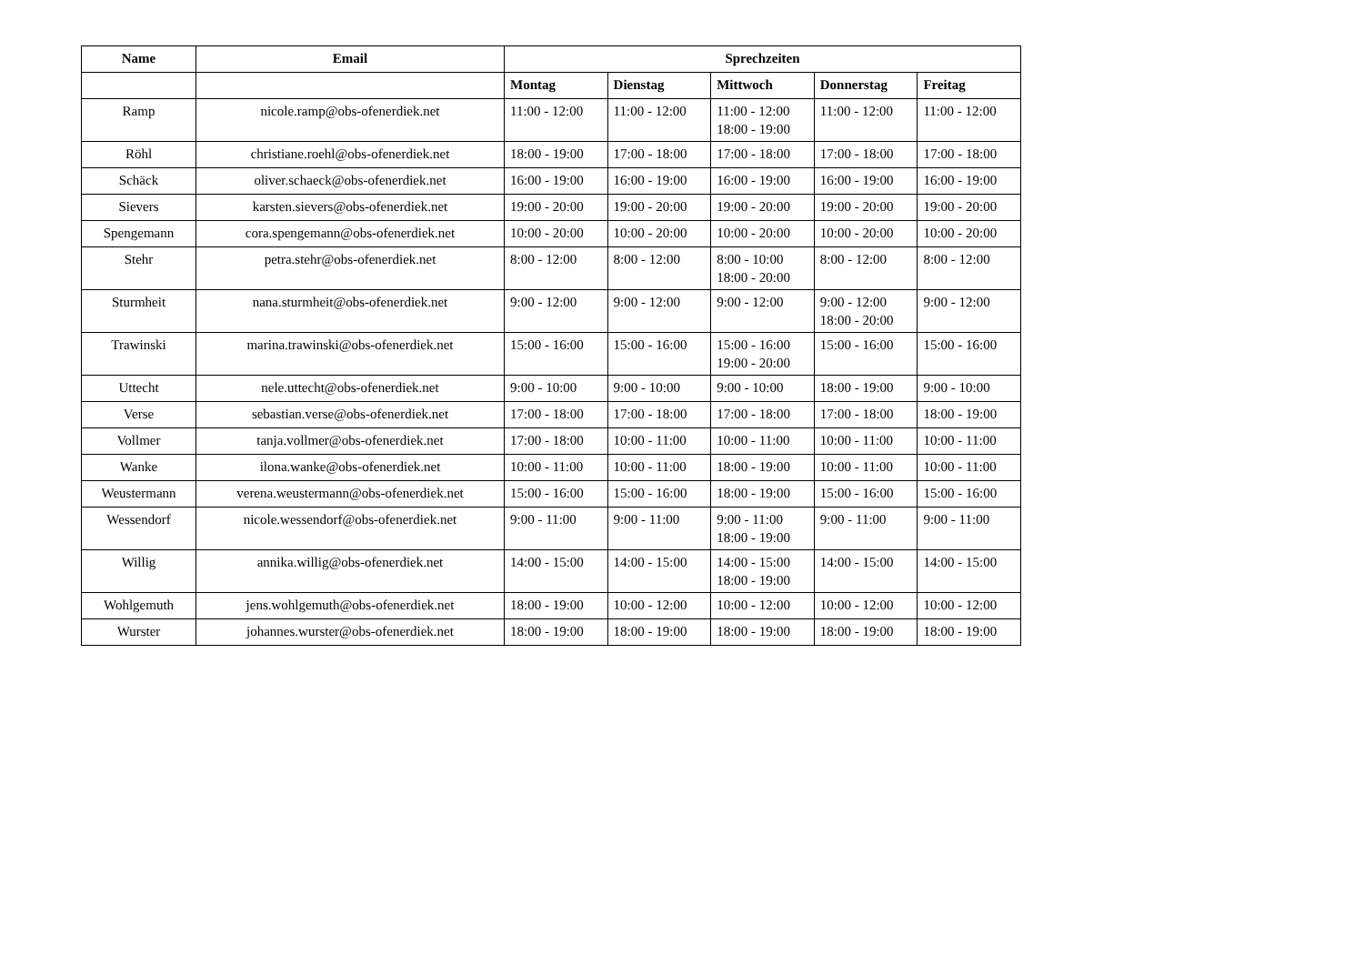| Name | Email | Sprechzeiten | | | | |
| --- | --- | --- | --- | --- | --- | --- |
| | | Montag | Dienstag | Mittwoch | Donnerstag | Freitag |
| Ramp | nicole.ramp@obs-ofenerdiek.net | 11:00 - 12:00 | 11:00 - 12:00 | 11:00 - 12:00 18:00 - 19:00 | 11:00 - 12:00 | 11:00 - 12:00 |
| Röhl | christiane.roehl@obs-ofenerdiek.net | 18:00 - 19:00 | 17:00 - 18:00 | 17:00 - 18:00 | 17:00 - 18:00 | 17:00 - 18:00 |
| Schäck | oliver.schaeck@obs-ofenerdiek.net | 16:00 - 19:00 | 16:00 - 19:00 | 16:00 - 19:00 | 16:00 - 19:00 | 16:00 - 19:00 |
| Sievers | karsten.sievers@obs-ofenerdiek.net | 19:00 - 20:00 | 19:00 - 20:00 | 19:00 - 20:00 | 19:00 - 20:00 | 19:00 - 20:00 |
| Spengemann | cora.spengemann@obs-ofenerdiek.net | 10:00 - 20:00 | 10:00 - 20:00 | 10:00 - 20:00 | 10:00 - 20:00 | 10:00 - 20:00 |
| Stehr | petra.stehr@obs-ofenerdiek.net | 8:00 - 12:00 | 8:00 - 12:00 | 8:00 - 10:00 18:00 - 20:00 | 8:00 - 12:00 | 8:00 - 12:00 |
| Sturmheit | nana.sturmheit@obs-ofenerdiek.net | 9:00 - 12:00 | 9:00 - 12:00 | 9:00 - 12:00 | 9:00 - 12:00 18:00 - 20:00 | 9:00 - 12:00 |
| Trawinski | marina.trawinski@obs-ofenerdiek.net | 15:00 - 16:00 | 15:00 - 16:00 | 15:00 - 16:00 19:00 - 20:00 | 15:00 - 16:00 | 15:00 - 16:00 |
| Uttecht | nele.uttecht@obs-ofenerdiek.net | 9:00 - 10:00 | 9:00 - 10:00 | 9:00 - 10:00 | 18:00 - 19:00 | 9:00 - 10:00 |
| Verse | sebastian.verse@obs-ofenerdiek.net | 17:00 - 18:00 | 17:00 - 18:00 | 17:00 - 18:00 | 17:00 - 18:00 | 18:00 - 19:00 |
| Vollmer | tanja.vollmer@obs-ofenerdiek.net | 17:00 - 18:00 | 10:00 - 11:00 | 10:00 - 11:00 | 10:00 - 11:00 | 10:00 - 11:00 |
| Wanke | ilona.wanke@obs-ofenerdiek.net | 10:00 - 11:00 | 10:00 - 11:00 | 18:00 - 19:00 | 10:00 - 11:00 | 10:00 - 11:00 |
| Weustermann | verena.weustermann@obs-ofenerdiek.net | 15:00 - 16:00 | 15:00 - 16:00 | 18:00 - 19:00 | 15:00 - 16:00 | 15:00 - 16:00 |
| Wessendorf | nicole.wessendorf@obs-ofenerdiek.net | 9:00 - 11:00 | 9:00 - 11:00 | 9:00 - 11:00 18:00 - 19:00 | 9:00 - 11:00 | 9:00 - 11:00 |
| Willig | annika.willig@obs-ofenerdiek.net | 14:00 - 15:00 | 14:00 - 15:00 | 14:00 - 15:00 18:00 - 19:00 | 14:00 - 15:00 | 14:00 - 15:00 |
| Wohlgemuth | jens.wohlgemuth@obs-ofenerdiek.net | 18:00 - 19:00 | 10:00 - 12:00 | 10:00 - 12:00 | 10:00 - 12:00 | 10:00 - 12:00 |
| Wurster | johannes.wurster@obs-ofenerdiek.net | 18:00 - 19:00 | 18:00 - 19:00 | 18:00 - 19:00 | 18:00 - 19:00 | 18:00 - 19:00 |